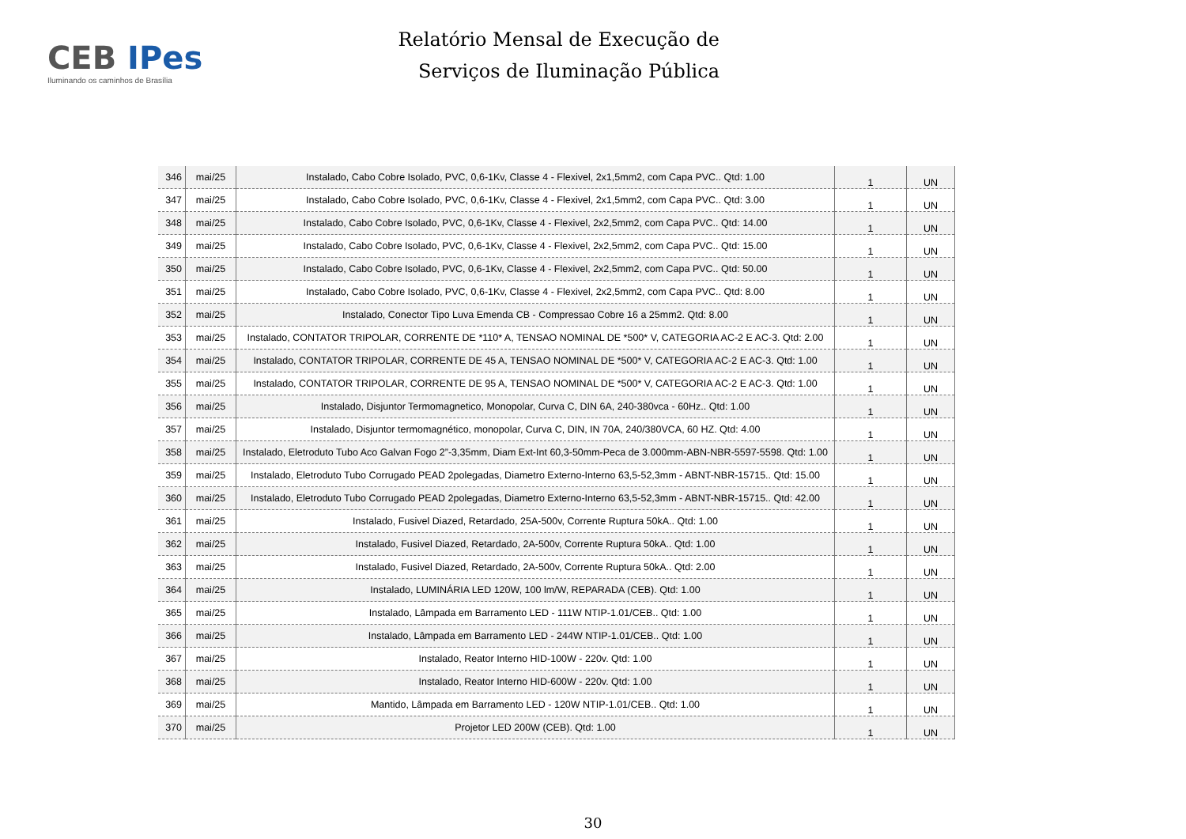CEB IPes
Iluminando os caminhos de Brasília
Relatório Mensal de Execução de
Serviços de Iluminação Pública
| 346 | mai/25 | Instalado, Cabo Cobre Isolado, PVC, 0,6-1Kv, Classe 4 - Flexivel, 2x1,5mm2, com Capa PVC.. Qtd: 1.00 | 1 | UN |
| 347 | mai/25 | Instalado, Cabo Cobre Isolado, PVC, 0,6-1Kv, Classe 4 - Flexivel, 2x1,5mm2, com Capa PVC.. Qtd: 3.00 | 1 | UN |
| 348 | mai/25 | Instalado, Cabo Cobre Isolado, PVC, 0,6-1Kv, Classe 4 - Flexivel, 2x2,5mm2, com Capa PVC.. Qtd: 14.00 | 1 | UN |
| 349 | mai/25 | Instalado, Cabo Cobre Isolado, PVC, 0,6-1Kv, Classe 4 - Flexivel, 2x2,5mm2, com Capa PVC.. Qtd: 15.00 | 1 | UN |
| 350 | mai/25 | Instalado, Cabo Cobre Isolado, PVC, 0,6-1Kv, Classe 4 - Flexivel, 2x2,5mm2, com Capa PVC.. Qtd: 50.00 | 1 | UN |
| 351 | mai/25 | Instalado, Cabo Cobre Isolado, PVC, 0,6-1Kv, Classe 4 - Flexivel, 2x2,5mm2, com Capa PVC.. Qtd: 8.00 | 1 | UN |
| 352 | mai/25 | Instalado, Conector Tipo Luva Emenda CB - Compressao Cobre 16 a 25mm2. Qtd: 8.00 | 1 | UN |
| 353 | mai/25 | Instalado, CONTATOR TRIPOLAR, CORRENTE DE *110* A, TENSAO NOMINAL DE *500* V, CATEGORIA AC-2 E AC-3. Qtd: 2.00 | 1 | UN |
| 354 | mai/25 | Instalado, CONTATOR TRIPOLAR, CORRENTE DE 45 A, TENSAO NOMINAL DE *500* V, CATEGORIA AC-2 E AC-3. Qtd: 1.00 | 1 | UN |
| 355 | mai/25 | Instalado, CONTATOR TRIPOLAR, CORRENTE DE 95 A, TENSAO NOMINAL DE *500* V, CATEGORIA AC-2 E AC-3. Qtd: 1.00 | 1 | UN |
| 356 | mai/25 | Instalado, Disjuntor Termomagnetico, Monopolar, Curva C, DIN 6A, 240-380vca - 60Hz.. Qtd: 1.00 | 1 | UN |
| 357 | mai/25 | Instalado, Disjuntor termomagnético, monopolar, Curva C, DIN, IN 70A, 240/380VCA, 60 HZ. Qtd: 4.00 | 1 | UN |
| 358 | mai/25 | Instalado, Eletroduto Tubo Aco Galvan Fogo 2”-3,35mm, Diam Ext-Int 60,3-50mm-Peca de 3.000mm-ABN-NBR-5597-5598. Qtd: 1.00 | 1 | UN |
| 359 | mai/25 | Instalado, Eletroduto Tubo Corrugado PEAD 2polegadas, Diametro Externo-Interno 63,5-52,3mm - ABNT-NBR-15715.. Qtd: 15.00 | 1 | UN |
| 360 | mai/25 | Instalado, Eletroduto Tubo Corrugado PEAD 2polegadas, Diametro Externo-Interno 63,5-52,3mm - ABNT-NBR-15715.. Qtd: 42.00 | 1 | UN |
| 361 | mai/25 | Instalado, Fusivel Diazed, Retardado, 25A-500v, Corrente Ruptura 50kA.. Qtd: 1.00 | 1 | UN |
| 362 | mai/25 | Instalado, Fusivel Diazed, Retardado, 2A-500v, Corrente Ruptura 50kA.. Qtd: 1.00 | 1 | UN |
| 363 | mai/25 | Instalado, Fusivel Diazed, Retardado, 2A-500v, Corrente Ruptura 50kA.. Qtd: 2.00 | 1 | UN |
| 364 | mai/25 | Instalado, LUMINÁRIA LED 120W, 100 lm/W, REPARADA (CEB). Qtd: 1.00 | 1 | UN |
| 365 | mai/25 | Instalado, Lâmpada em Barramento LED - 111W NTIP-1.01/CEB.. Qtd: 1.00 | 1 | UN |
| 366 | mai/25 | Instalado, Lâmpada em Barramento LED - 244W NTIP-1.01/CEB.. Qtd: 1.00 | 1 | UN |
| 367 | mai/25 | Instalado, Reator Interno HID-100W - 220v. Qtd: 1.00 | 1 | UN |
| 368 | mai/25 | Instalado, Reator Interno HID-600W - 220v. Qtd: 1.00 | 1 | UN |
| 369 | mai/25 | Mantido, Lâmpada em Barramento LED - 120W NTIP-1.01/CEB.. Qtd: 1.00 | 1 | UN |
| 370 | mai/25 | Projetor LED 200W (CEB). Qtd: 1.00 | 1 | UN |
30